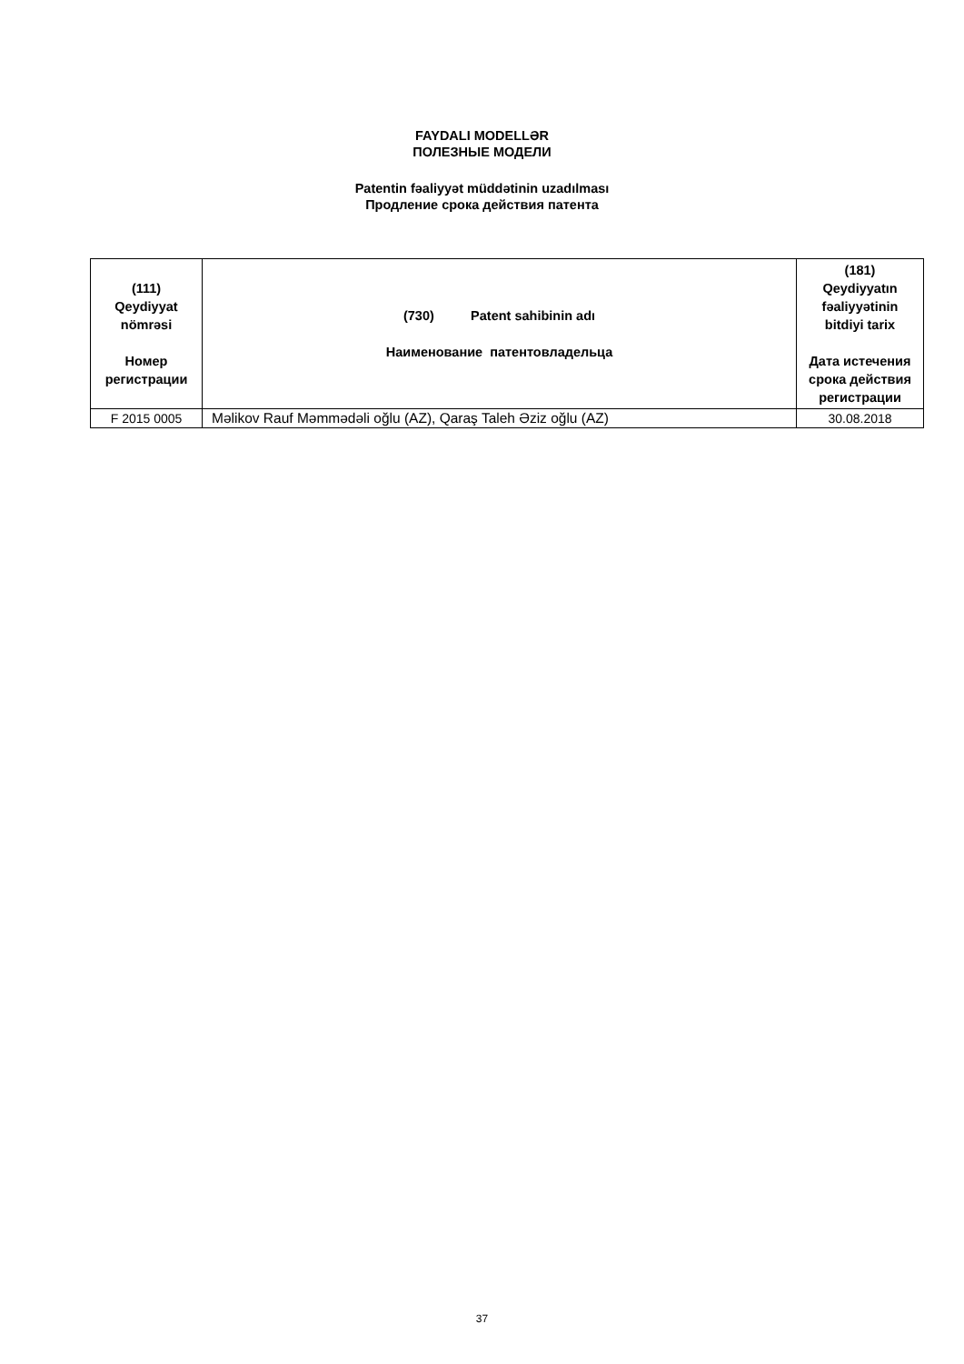FAYDALI MODELLƏR
ПОЛЕЗНЫЕ МОДЕЛИ
Patentin fəaliyyət müddətinin uzadılması
Продление срока действия патента
| (111) Qeydiyyat nömrəsi Номер регистрации | (730) Patent sahibinin adı Наименование патентовладельца | (181) Qeydiyyatın fəaliyyətinin bitdiyi tarix Дата истечения срока действия регистрации |
| --- | --- | --- |
| F 2015 0005 | Məlikov Rauf Məmmədəli oğlu (AZ), Qaraş Taleh Əziz oğlu (AZ) | 30.08.2018 |
37